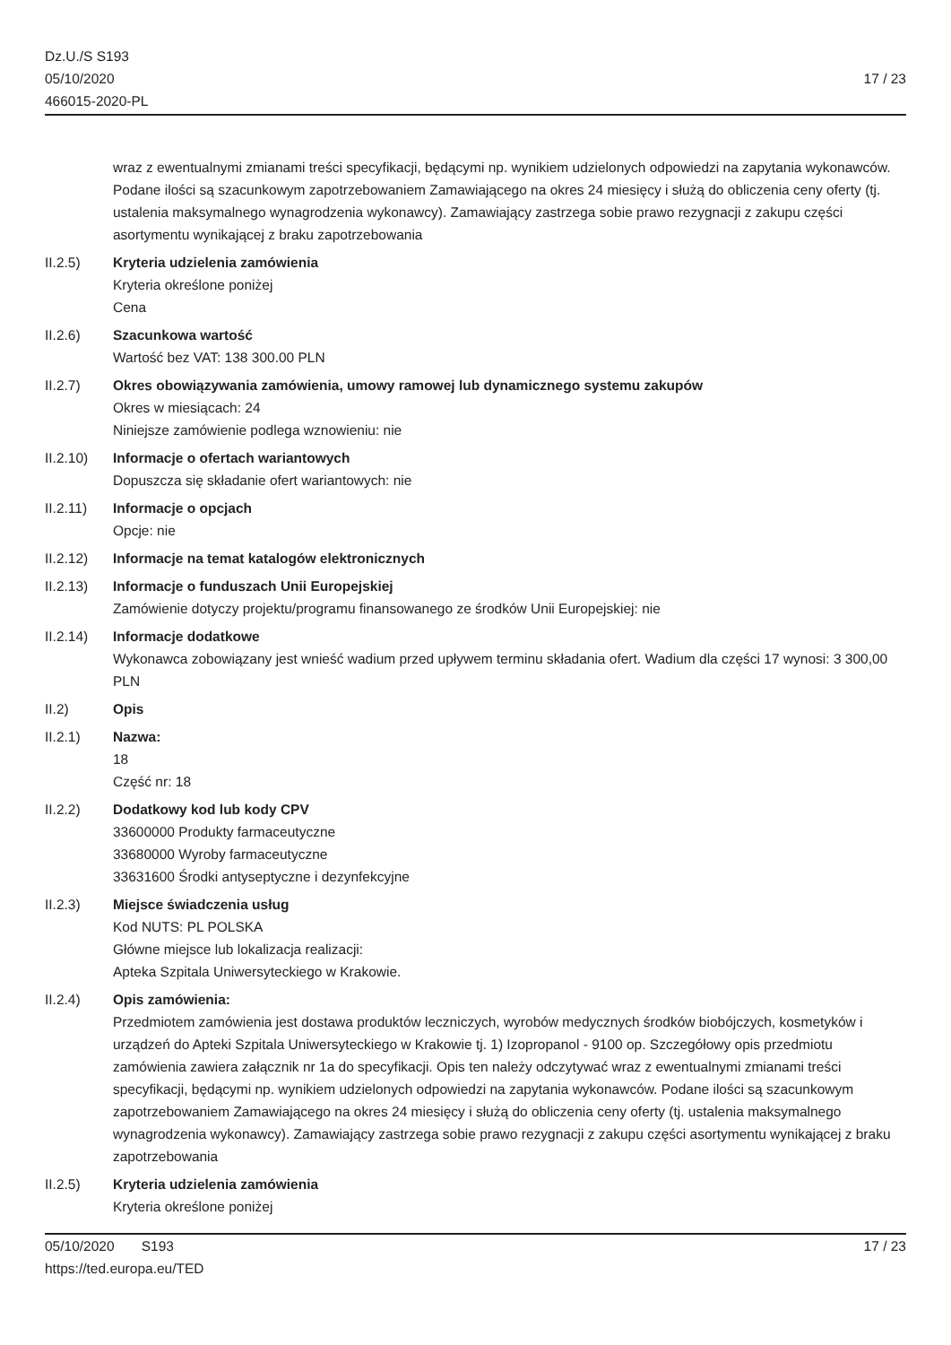Dz.U./S S193
05/10/2020
466015-2020-PL
17 / 23
wraz z ewentualnymi zmianami treści specyfikacji, będącymi np. wynikiem udzielonych odpowiedzi na zapytania wykonawców. Podane ilości są szacunkowym zapotrzebowaniem Zamawiającego na okres 24 miesięcy i służą do obliczenia ceny oferty (tj. ustalenia maksymalnego wynagrodzenia wykonawcy). Zamawiający zastrzega sobie prawo rezygnacji z zakupu części asortymentu wynikającej z braku zapotrzebowania
II.2.5) Kryteria udzielenia zamówienia
Kryteria określone poniżej
Cena
II.2.6) Szacunkowa wartość
Wartość bez VAT: 138 300.00 PLN
II.2.7) Okres obowiązywania zamówienia, umowy ramowej lub dynamicznego systemu zakupów
Okres w miesiącach: 24
Niniejsze zamówienie podlega wznowieniu: nie
II.2.10) Informacje o ofertach wariantowych
Dopuszcza się składanie ofert wariantowych: nie
II.2.11) Informacje o opcjach
Opcje: nie
II.2.12) Informacje na temat katalogów elektronicznych
II.2.13) Informacje o funduszach Unii Europejskiej
Zamówienie dotyczy projektu/programu finansowanego ze środków Unii Europejskiej: nie
II.2.14) Informacje dodatkowe
Wykonawca zobowiązany jest wnieść wadium przed upływem terminu składania ofert. Wadium dla części 17 wynosi: 3 300,00 PLN
II.2) Opis
II.2.1) Nazwa:
18
Część nr: 18
II.2.2) Dodatkowy kod lub kody CPV
33600000 Produkty farmaceutyczne
33680000 Wyroby farmaceutyczne
33631600 Środki antyseptyczne i dezynfekcyjne
II.2.3) Miejsce świadczenia usług
Kod NUTS: PL POLSKA
Główne miejsce lub lokalizacja realizacji:
Apteka Szpitala Uniwersyteckiego w Krakowie.
II.2.4) Opis zamówienia:
Przedmiotem zamówienia jest dostawa produktów leczniczych, wyrobów medycznych środków biobójczych, kosmetyków i urządzeń do Apteki Szpitala Uniwersyteckiego w Krakowie tj. 1) Izopropanol - 9100 op. Szczegółowy opis przedmiotu zamówienia zawiera załącznik nr 1a do specyfikacji. Opis ten należy odczytywać wraz z ewentualnymi zmianami treści specyfikacji, będącymi np. wynikiem udzielonych odpowiedzi na zapytania wykonawców. Podane ilości są szacunkowym zapotrzebowaniem Zamawiającego na okres 24 miesięcy i służą do obliczenia ceny oferty (tj. ustalenia maksymalnego wynagrodzenia wykonawcy). Zamawiający zastrzega sobie prawo rezygnacji z zakupu części asortymentu wynikającej z braku zapotrzebowania
II.2.5) Kryteria udzielenia zamówienia
Kryteria określone poniżej
05/10/2020 S193
https://ted.europa.eu/TED
17 / 23